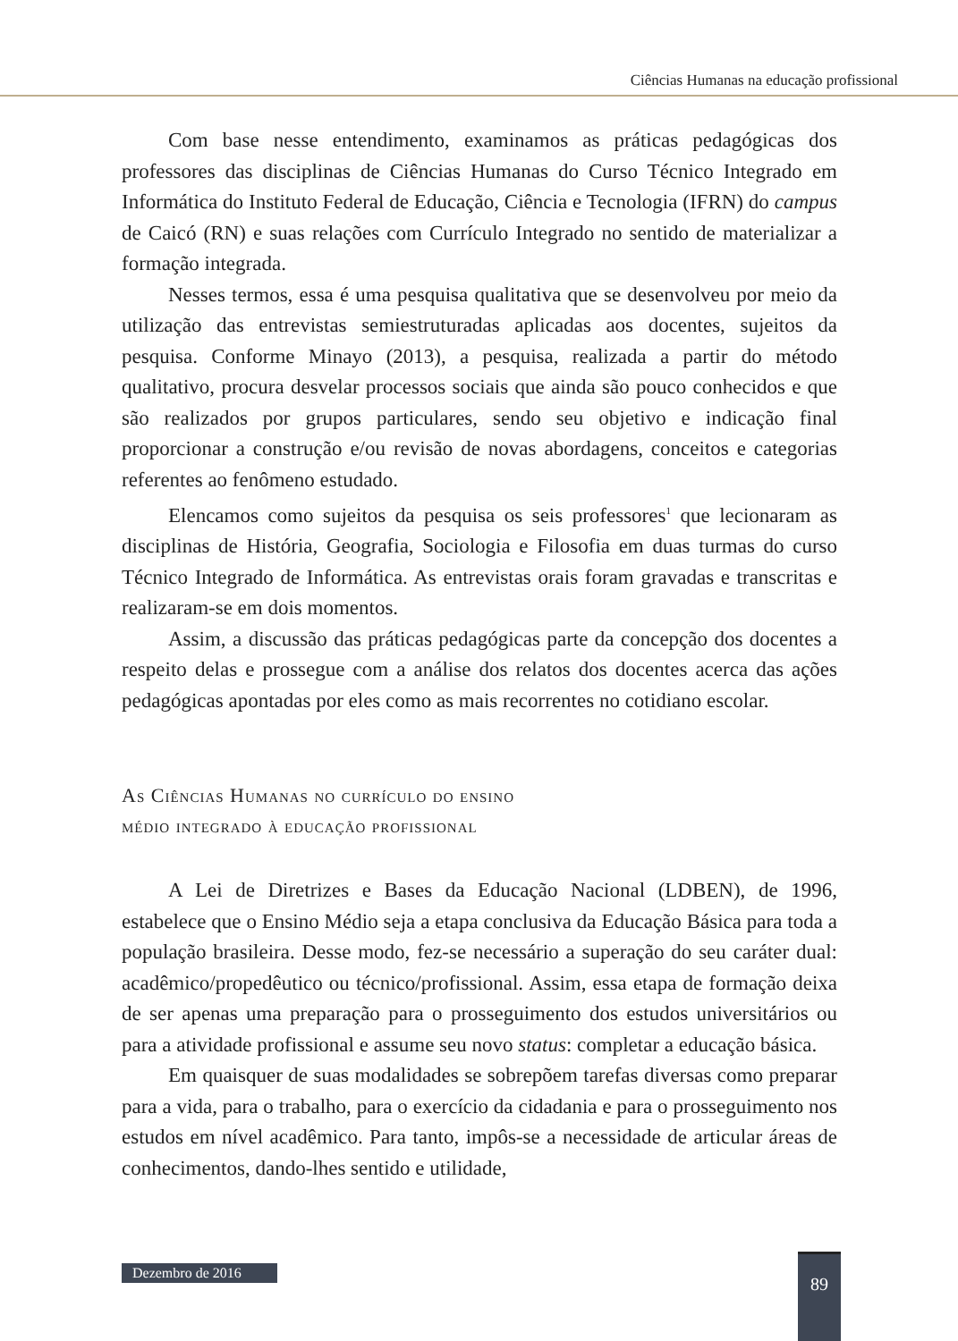Ciências Humanas na educação profissional
Com base nesse entendimento, examinamos as práticas pedagógicas dos professores das disciplinas de Ciências Humanas do Curso Técnico Integrado em Informática do Instituto Federal de Educação, Ciência e Tecnologia (IFRN) do campus de Caicó (RN) e suas relações com Currículo Integrado no sentido de materializar a formação integrada.
Nesses termos, essa é uma pesquisa qualitativa que se desenvolveu por meio da utilização das entrevistas semiestruturadas aplicadas aos docentes, sujeitos da pesquisa. Conforme Minayo (2013), a pesquisa, realizada a partir do método qualitativo, procura desvelar processos sociais que ainda são pouco conhecidos e que são realizados por grupos particulares, sendo seu objetivo e indicação final proporcionar a construção e/ou revisão de novas abordagens, conceitos e categorias referentes ao fenômeno estudado.
Elencamos como sujeitos da pesquisa os seis professores<sup>1</sup> que lecionaram as disciplinas de História, Geografia, Sociologia e Filosofia em duas turmas do curso Técnico Integrado de Informática. As entrevistas orais foram gravadas e transcritas e realizaram-se em dois momentos.
Assim, a discussão das práticas pedagógicas parte da concepção dos docentes a respeito delas e prossegue com a análise dos relatos dos docentes acerca das ações pedagógicas apontadas por eles como as mais recorrentes no cotidiano escolar.
As Ciências Humanas no currículo do ensino
médio integrado à educação profissional
A Lei de Diretrizes e Bases da Educação Nacional (LDBEN), de 1996, estabelece que o Ensino Médio seja a etapa conclusiva da Educação Básica para toda a população brasileira. Desse modo, fez-se necessário a superação do seu caráter dual: acadêmico/propedêutico ou técnico/profissional. Assim, essa etapa de formação deixa de ser apenas uma preparação para o prosseguimento dos estudos universitários ou para a atividade profissional e assume seu novo status: completar a educação básica.
Em quaisquer de suas modalidades se sobrepõem tarefas diversas como preparar para a vida, para o trabalho, para o exercício da cidadania e para o prosseguimento nos estudos em nível acadêmico. Para tanto, impôs-se a necessidade de articular áreas de conhecimentos, dando-lhes sentido e utilidade,
Dezembro de 2016
89